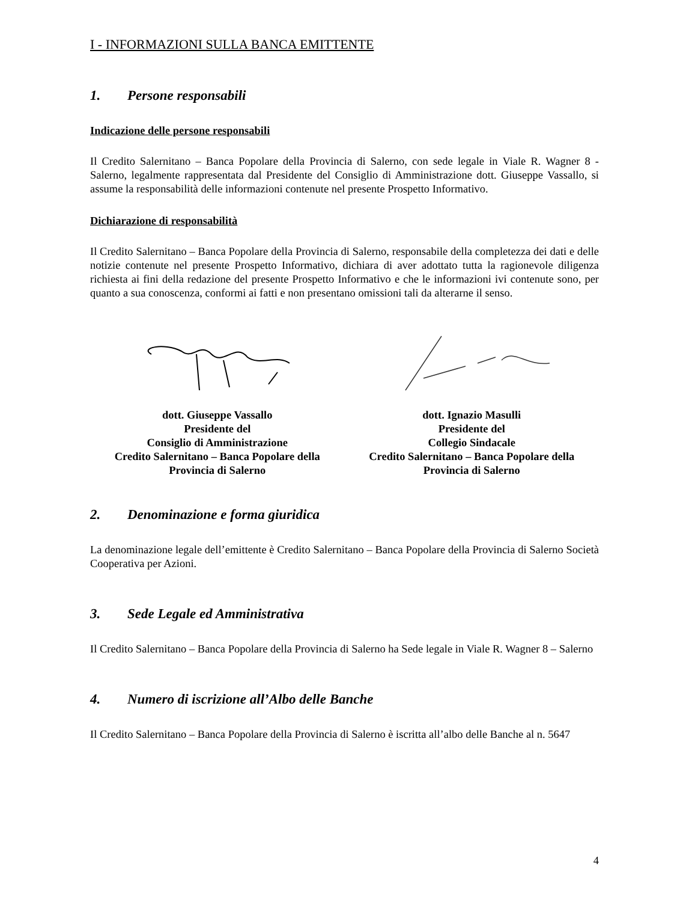I - INFORMAZIONI SULLA BANCA EMITTENTE
1. Persone responsabili
Indicazione delle persone responsabili
Il Credito Salernitano – Banca Popolare della Provincia di Salerno, con sede legale in Viale R. Wagner 8 - Salerno, legalmente rappresentata dal Presidente del Consiglio di Amministrazione dott. Giuseppe Vassallo, si assume la responsabilità delle informazioni contenute nel presente Prospetto Informativo.
Dichiarazione di responsabilità
Il Credito Salernitano – Banca Popolare della Provincia di Salerno, responsabile della completezza dei dati e delle notizie contenute nel presente Prospetto Informativo, dichiara di aver adottato tutta la ragionevole diligenza richiesta ai fini della redazione del presente Prospetto Informativo e che le informazioni ivi contenute sono, per quanto a sua conoscenza, conformi ai fatti e non presentano omissioni tali da alterarne il senso.
dott. Giuseppe Vassallo
Presidente del
Consiglio di Amministrazione
Credito Salernitano – Banca Popolare della
Provincia di Salerno
dott. Ignazio Masulli
Presidente del
Collegio Sindacale
Credito Salernitano – Banca Popolare della
Provincia di Salerno
2. Denominazione e forma giuridica
La denominazione legale dell’emittente è Credito Salernitano – Banca Popolare della Provincia di Salerno Società Cooperativa per Azioni.
3. Sede Legale ed Amministrativa
Il Credito Salernitano – Banca Popolare della Provincia di Salerno ha Sede legale in Viale R. Wagner 8 – Salerno
4. Numero di iscrizione all’Albo delle Banche
Il Credito Salernitano – Banca Popolare della Provincia di Salerno è iscritta all’albo delle Banche al n. 5647
4